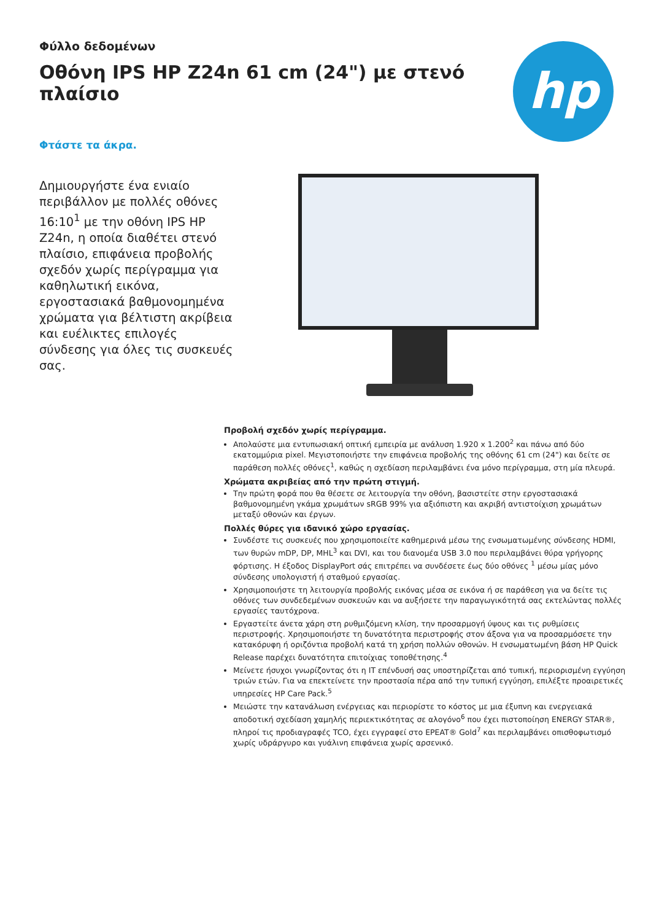Φύλλο δεδομένων
Οθόνη IPS HP Z24n 61 cm (24") με στενό πλαίσιο
hp
Φτάστε τα άκρα.
Δημιουργήστε ένα ενιαίο περιβάλλον με πολλές οθόνες 16:10<sup>1</sup> με την οθόνη IPS HP Z24n, η οποία διαθέτει στενό πλαίσιο, επιφάνεια προβολής σχεδόν χωρίς περίγραμμα για καθηλωτική εικόνα, εργοστασιακά βαθμονομημένα χρώματα για βέλτιστη ακρίβεια και ευέλικτες επιλογές σύνδεσης για όλες τις συσκευές σας.
Προβολή σχεδόν χωρίς περίγραμμα.
Απολαύστε μια εντυπωσιακή οπτική εμπειρία με ανάλυση 1.920 x 1.200<sup>2</sup> και πάνω από δύο εκατομμύρια pixel. Μεγιστοποιήστε την επιφάνεια προβολής της οθόνης 61 cm (24") και δείτε σε παράθεση πολλές οθόνες<sup>1</sup>, καθώς η σχεδίαση περιλαμβάνει ένα μόνο περίγραμμα, στη μία πλευρά.
Χρώματα ακριβείας από την πρώτη στιγμή.
Την πρώτη φορά που θα θέσετε σε λειτουργία την οθόνη, βασιστείτε στην εργοστασιακά βαθμονομημένη γκάμα χρωμάτων sRGB 99% για αξιόπιστη και ακριβή αντιστοίχιση χρωμάτων μεταξύ οθονών και έργων.
Πολλές θύρες για ιδανικό χώρο εργασίας.
Συνδέστε τις συσκευές που χρησιμοποιείτε καθημερινά μέσω της ενσωματωμένης σύνδεσης HDMI, των θυρών mDP, DP, MHL<sup>3</sup> και DVI, και του διανομέα USB 3.0 που περιλαμβάνει θύρα γρήγορης φόρτισης. Η έξοδος DisplayPort σάς επιτρέπει να συνδέσετε έως δύο οθόνες <sup>1</sup> μέσω μίας μόνο σύνδεσης υπολογιστή ή σταθμού εργασίας.
Χρησιμοποιήστε τη λειτουργία προβολής εικόνας μέσα σε εικόνα ή σε παράθεση για να δείτε τις οθόνες των συνδεδεμένων συσκευών και να αυξήσετε την παραγωγικότητά σας εκτελώντας πολλές εργασίες ταυτόχρονα.
Εργαστείτε άνετα χάρη στη ρυθμιζόμενη κλίση, την προσαρμογή ύψους και τις ρυθμίσεις περιστροφής. Χρησιμοποιήστε τη δυνατότητα περιστροφής στον άξονα για να προσαρμόσετε την κατακόρυφη ή οριζόντια προβολή κατά τη χρήση πολλών οθονών. Η ενσωματωμένη βάση HP Quick Release παρέχει δυνατότητα επιτοίχιας τοποθέτησης.<sup>4</sup>
Μείνετε ήσυχοι γνωρίζοντας ότι η IT επένδυσή σας υποστηρίζεται από τυπική, περιορισμένη εγγύηση τριών ετών. Για να επεκτείνετε την προστασία πέρα από την τυπική εγγύηση, επιλέξτε προαιρετικές υπηρεσίες HP Care Pack.<sup>5</sup>
Μειώστε την κατανάλωση ενέργειας και περιορίστε το κόστος με μια έξυπνη και ενεργειακά αποδοτική σχεδίαση χαμηλής περιεκτικότητας σε αλογόνο<sup>6</sup> που έχει πιστοποίηση ENERGY STAR®, πληροί τις προδιαγραφές TCO, έχει εγγραφεί στο EPEAT® Gold<sup>7</sup> και περιλαμβάνει οπισθοφωτισμό χωρίς υδράργυρο και γυάλινη επιφάνεια χωρίς αρσενικό.